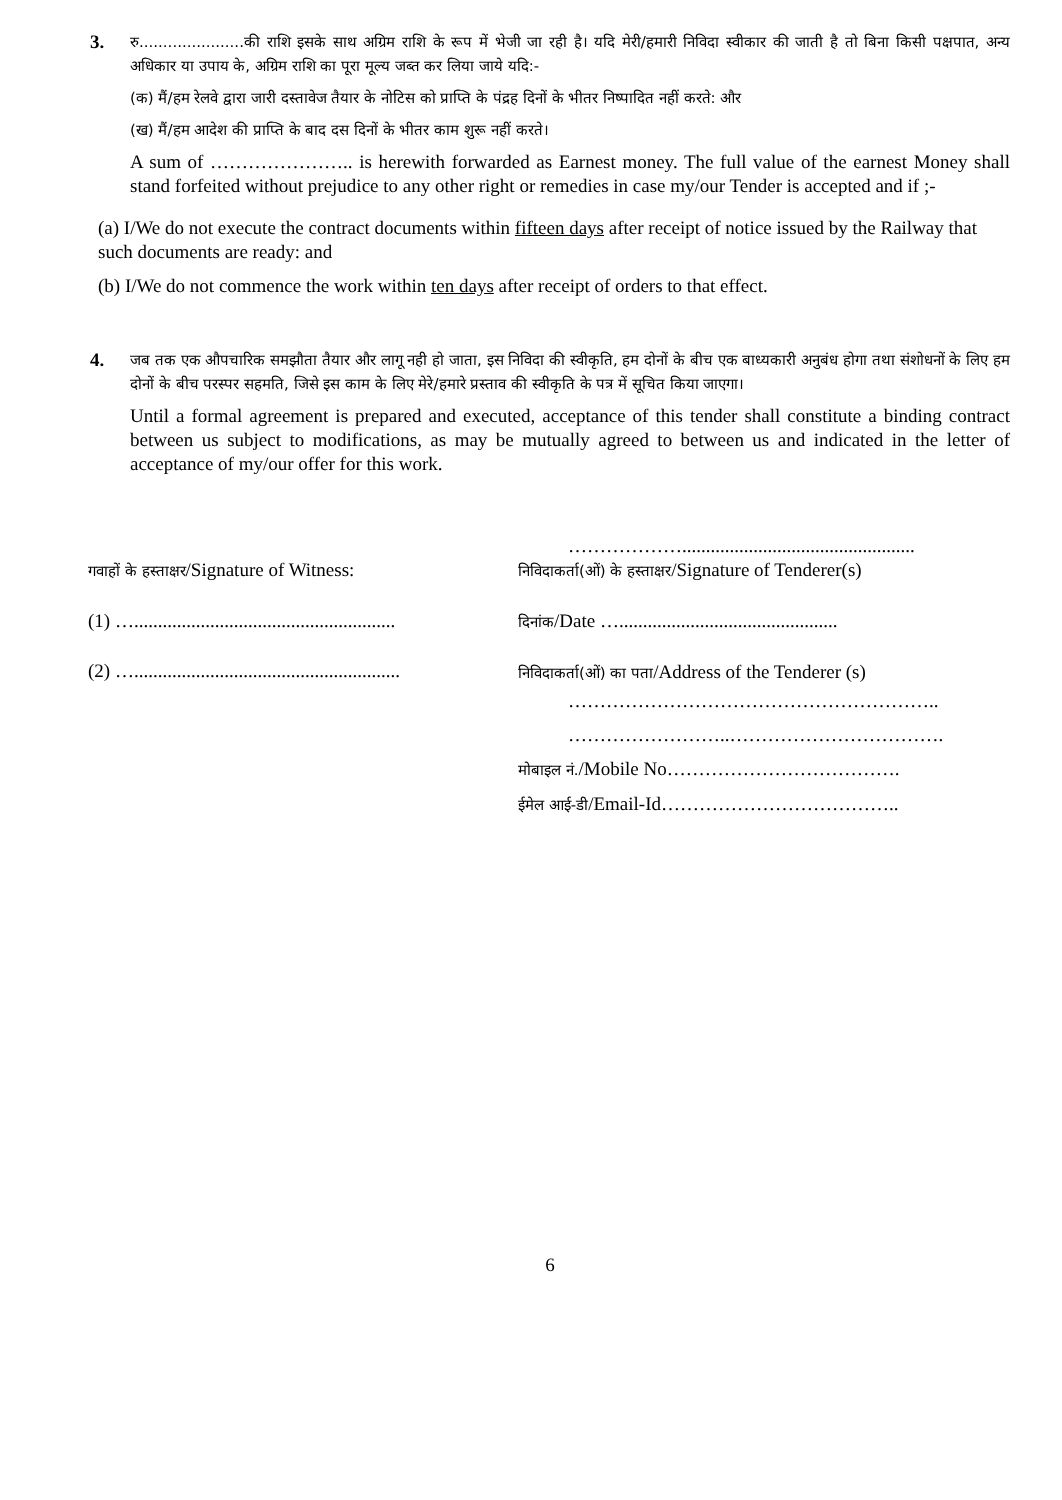3.
रु......................की राशि इसके साथ अग्रिम राशि के रूप में भेजी जा रही है। यदि मेरी/हमारी निविदा स्वीकार की जाती है तो बिना किसी पक्षपात, अन्य अधिकार या उपाय के, अग्रिम राशि का पूरा मूल्य जब्त कर लिया जाये यदि:-
(क) मैं/हम रेलवे द्वारा जारी दस्तावेज तैयार के नोटिस को प्राप्ति के पंद्रह दिनों के भीतर निष्पादित नहीं करते: और
(ख) मैं/हम आदेश की प्राप्ति के बाद दस दिनों के भीतर काम शुरू नहीं करते।
A sum of ………………….. is herewith forwarded as Earnest money. The full value of the earnest Money shall stand forfeited without prejudice to any other right or remedies in case my/our Tender is accepted and if ;-
(a) I/We do not execute the contract documents within fifteen days after receipt of notice issued by the Railway that such documents are ready: and
(b) I/We do not commence the work within ten days after receipt of orders to that effect.
4.
जब तक एक औपचारिक समझौता तैयार और लागू नही हो जाता, इस निविदा की स्वीकृति, हम दोनों के बीच एक बाध्यकारी अनुबंध होगा तथा संशोधनों के लिए हम दोनों के बीच परस्पर सहमति, जिसे इस काम के लिए मेरे/हमारे प्रस्ताव की स्वीकृति के पत्र में सूचित किया जाएगा।
Until a formal agreement is prepared and executed, acceptance of this tender shall constitute a binding contract between us subject to modifications, as may be mutually agreed to between us and indicated in the letter of acceptance of my/our offer for this work.
गवाहों के हस्ताक्षर/Signature of Witness:
(1) ….......................................................
(2) …........................................................
……………….................................................
निविदाकर्ता(ओं) के हस्ताक्षर/Signature of Tenderer(s)
दिनांक/Date …..............................................
निविदाकर्ता(ओं) का पता/Address of the Tenderer (s)
…………………………………………………..
……………………..…………………………….
मोबाइल नं./Mobile No……………………………….
ईमेल आई-डी/Email-Id………………………………..
6